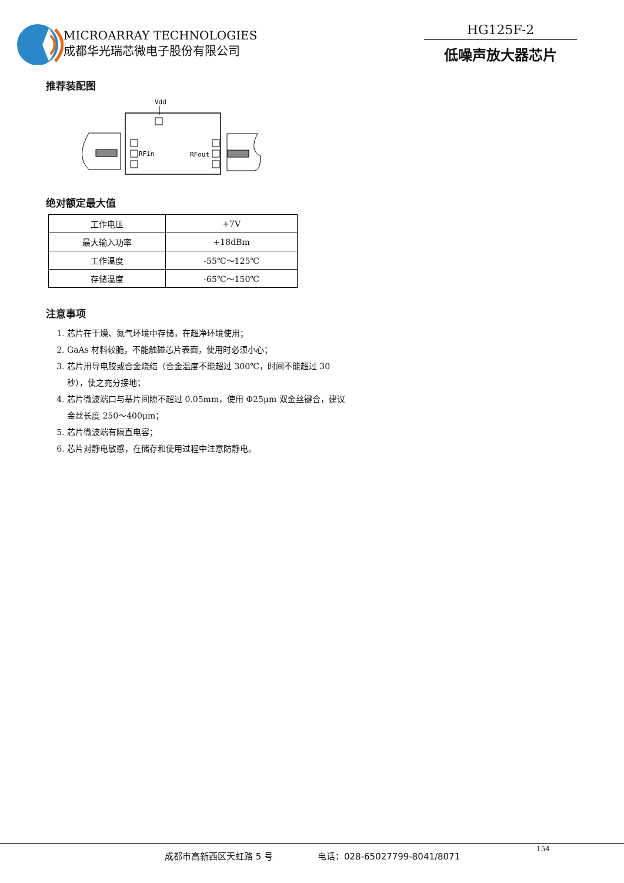MICROARRAY TECHNOLOGIES
成都华光瑞芯微电子股份有限公司
HG125F-2
低噪声放大器芯片
推荐装配图
Vdd
RFin
RFout
绝对额定最大值
| 工作电压 | +7V |
| 最大输入功率 | +18dBm |
| 工作温度 | -55℃～125℃ |
| 存储温度 | -65℃～150℃ |
注意事项
1. 芯片在干燥、氮气环境中存储，在超净环境使用；
2. GaAs 材料较脆，不能触碰芯片表面，使用时必须小心；
3. 芯片用导电胶或合金烧结（合金温度不能超过 300℃，时间不能超过 30 秒），使之充分接地；
4. 芯片微波端口与基片间隙不超过 0.05mm，使用 Φ25μm 双金丝键合，建议金丝长度 250～400μm；
5. 芯片微波端有隔直电容；
6. 芯片对静电敏感，在储存和使用过程中注意防静电。
成都市高新西区天虹路 5 号 电话：028-65027799-8041/8071
154